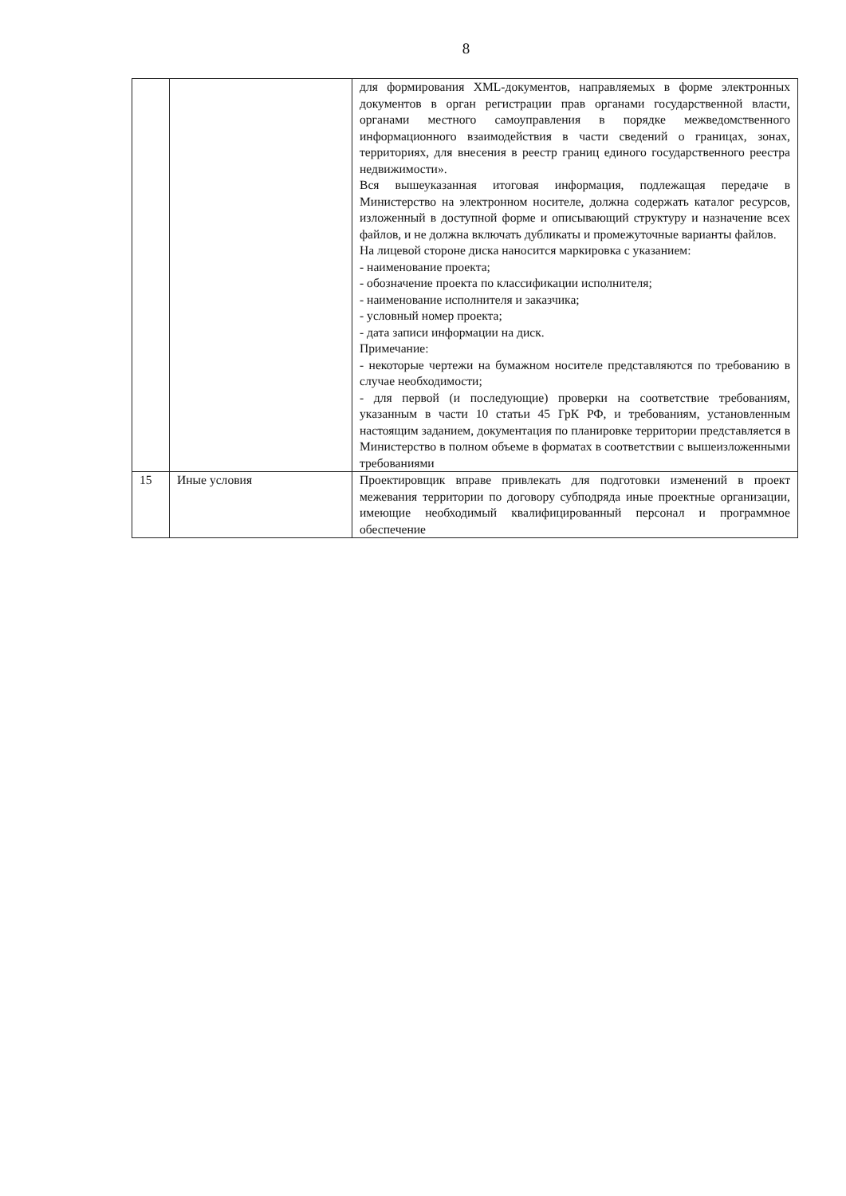8
| | | для формирования XML-документов, направляемых в форме электронных документов в орган регистрации прав органами государственной власти, органами местного самоуправления в порядке межведомственного информационного взаимодействия в части сведений о границах, зонах, территориях, для внесения в реестр границ единого государственного реестра недвижимости». Вся вышеуказанная итоговая информация, подлежащая передаче в Министерство на электронном носителе, должна содержать каталог ресурсов, изложенный в доступной форме и описывающий структуру и назначение всех файлов, и не должна включать дубликаты и промежуточные варианты файлов. На лицевой стороне диска наносится маркировка с указанием: - наименование проекта; - обозначение проекта по классификации исполнителя; - наименование исполнителя и заказчика; - условный номер проекта; - дата записи информации на диск. Примечание: - некоторые чертежи на бумажном носителе представляются по требованию в случае необходимости; - для первой (и последующие) проверки на соответствие требованиям, указанным в части 10 статьи 45 ГрК РФ, и требованиям, установленным настоящим заданием, документация по планировке территории представляется в Министерство в полном объеме в форматах в соответствии с вышеизложенными требованиями |
| 15 | Иные условия | Проектировщик вправе привлекать для подготовки изменений в проект межевания территории по договору субподряда иные проектные организации, имеющие необходимый квалифицированный персонал и программное обеспечение |